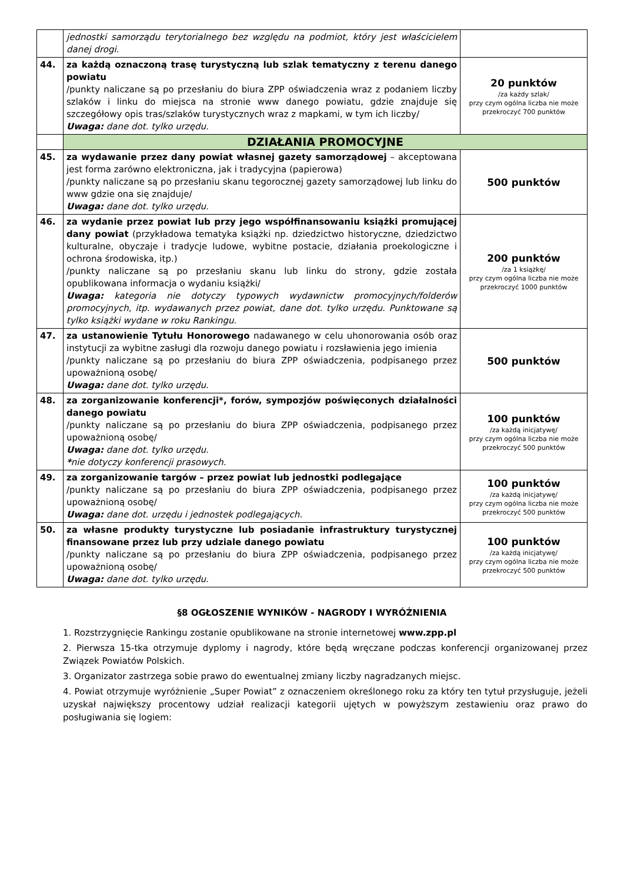| | jednostki samorządu terytorialnego bez względu na podmiot, który jest właścicielem danej drogi. | |
| 44. | za każdą oznaczoną trasę turystyczną lub szlak tematyczny z terenu danego powiatu /punkty naliczane są po przesłaniu do biura ZPP oświadczenia wraz z podaniem liczby szlaków i linku do miejsca na stronie www danego powiatu, gdzie znajduje się szczegółowy opis tras/szlaków turystycznych wraz z mapkami, w tym ich liczby/ Uwaga: dane dot. tylko urzędu. | 20 punktów /za każdy szlak/ przy czym ogólna liczba nie może przekroczyć 700 punktów |
| | DZIAŁANIA PROMOCYJNE | |
| 45. | za wydawanie przez dany powiat własnej gazety samorządowej – akceptowana jest forma zarówno elektroniczna, jak i tradycyjna (papierowa) /punkty naliczane są po przesłaniu skanu tegorocznej gazety samorządowej lub linku do www gdzie ona się znajduje/ Uwaga: dane dot. tylko urzędu. | 500 punktów |
| 46. | za wydanie przez powiat lub przy jego współfinansowaniu książki promującej dany powiat (przykładowa tematyka książki np. dziedzictwo historyczne, dziedzictwo kulturalne, obyczaje i tradycje ludowe, wybitne postacie, działania proekologiczne i ochrona środowiska, itp.) /punkty naliczane są po przesłaniu skanu lub linku do strony, gdzie została opublikowana informacja o wydaniu książki/ Uwaga: kategoria nie dotyczy typowych wydawnictw promocyjnych/folderów promocyjnych, itp. wydawanych przez powiat, dane dot. tylko urzędu. Punktowane są tylko książki wydane w roku Rankingu. | 200 punktów /za 1 książkę/ przy czym ogólna liczba nie może przekroczyć 1000 punktów |
| 47. | za ustanowienie Tytułu Honorowego nadawanego w celu uhonorowania osób oraz instytucji za wybitne zasługi dla rozwoju danego powiatu i rozsławienia jego imienia /punkty naliczane są po przesłaniu do biura ZPP oświadczenia, podpisanego przez upoważnioną osobę/ Uwaga: dane dot. tylko urzędu. | 500 punktów |
| 48. | za zorganizowanie konferencji*, forów, sympozjów poświęconych działalności danego powiatu /punkty naliczane są po przesłaniu do biura ZPP oświadczenia, podpisanego przez upoważnioną osobę/ Uwaga: dane dot. tylko urzędu. * nie dotyczy konferencji prasowych. | 100 punktów /za każdą inicjatywę/ przy czym ogólna liczba nie może przekroczyć 500 punktów |
| 49. | za zorganizowanie targów – przez powiat lub jednostki podlegające /punkty naliczane są po przesłaniu do biura ZPP oświadczenia, podpisanego przez upoważnioną osobę/ Uwaga: dane dot. urzędu i jednostek podlegających. | 100 punktów /za każdą inicjatywę/ przy czym ogólna liczba nie może przekroczyć 500 punktów |
| 50. | za własne produkty turystyczne lub posiadanie infrastruktury turystycznej finansowane przez lub przy udziale danego powiatu /punkty naliczane są po przesłaniu do biura ZPP oświadczenia, podpisanego przez upoważnioną osobę/ Uwaga: dane dot. tylko urzędu. | 100 punktów /za każdą inicjatywę/ przy czym ogólna liczba nie może przekroczyć 500 punktów |
§8 OGŁOSZENIE WYNIKÓW - NAGRODY I WYRÓŻNIENIA
1. Rozstrzygnięcie Rankingu zostanie opublikowane na stronie internetowej www.zpp.pl
2. Pierwsza 15-tka otrzymuje dyplomy i nagrody, które będą wręczane podczas konferencji organizowanej przez Związek Powiatów Polskich.
3. Organizator zastrzega sobie prawo do ewentualnej zmiany liczby nagradzanych miejsc.
4. Powiat otrzymuje wyróżnienie „Super Powiat” z oznaczeniem określonego roku za który ten tytuł przysługuje, jeżeli uzyskał największy procentowy udział realizacji kategorii ujętych w powyższym zestawieniu oraz prawo do posługiwania się logiem: